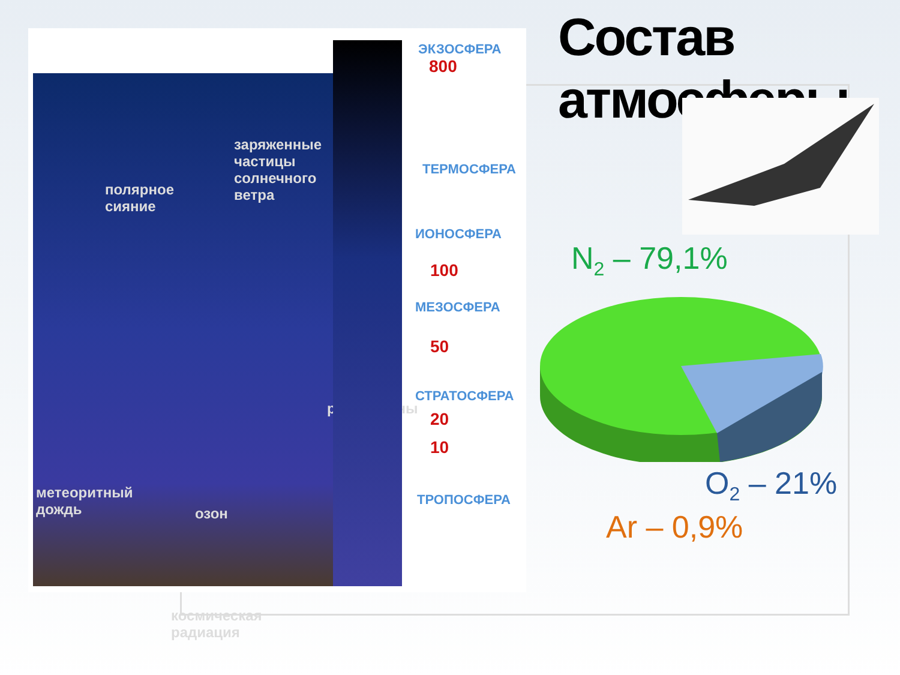полярное
сияние
заряженные
частицы
солнечного
ветра
радиоволны
метеоритный
дождь
озон
космическая
радиация
ЭКЗОСФЕРА
800
ТЕРМОСФЕРА
ИОНОСФЕРА
100
МЕЗОСФЕРА
50
СТРАТОСФЕРА
20
10
ТРОПОСФЕРА
Состав
атмосферы
N<sub>2</sub> – 79,1%
O<sub>2</sub> – 21%
Ar – 0,9%